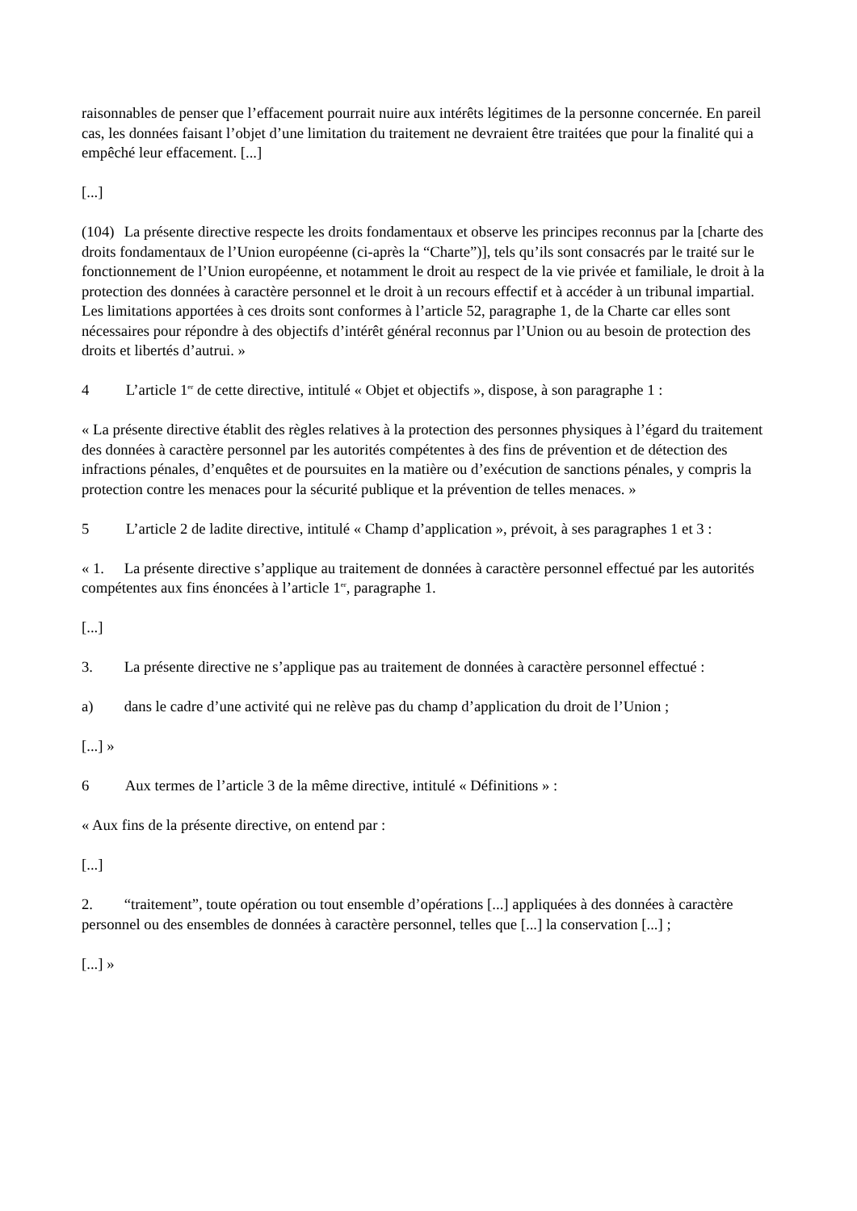raisonnables de penser que l’effacement pourrait nuire aux intérêts légitimes de la personne concernée. En pareil cas, les données faisant l’objet d’une limitation du traitement ne devraient être traitées que pour la finalité qui a empêché leur effacement. [...]
[...]
(104) La présente directive respecte les droits fondamentaux et observe les principes reconnus par la [charte des droits fondamentaux de l’Union européenne (ci-après la “Charte”)], tels qu’ils sont consacrés par le traité sur le fonctionnement de l’Union européenne, et notamment le droit au respect de la vie privée et familiale, le droit à la protection des données à caractère personnel et le droit à un recours effectif et à accéder à un tribunal impartial. Les limitations apportées à ces droits sont conformes à l’article 52, paragraphe 1, de la Charte car elles sont nécessaires pour répondre à des objectifs d’intérêt général reconnus par l’Union ou au besoin de protection des droits et libertés d’autrui. »
4 L’article 1<sup>er</sup> de cette directive, intitulé « Objet et objectifs », dispose, à son paragraphe 1 :
« La présente directive établit des règles relatives à la protection des personnes physiques à l’égard du traitement des données à caractère personnel par les autorités compétentes à des fins de prévention et de détection des infractions pénales, d’enquêtes et de poursuites en la matière ou d’exécution de sanctions pénales, y compris la protection contre les menaces pour la sécurité publique et la prévention de telles menaces. »
5 L’article 2 de ladite directive, intitulé « Champ d’application », prévoit, à ses paragraphes 1 et 3 :
« 1. La présente directive s’applique au traitement de données à caractère personnel effectué par les autorités compétentes aux fins énoncées à l’article 1<sup>er</sup>, paragraphe 1.
[...]
3. La présente directive ne s’applique pas au traitement de données à caractère personnel effectué :
a) dans le cadre d’une activité qui ne relève pas du champ d’application du droit de l’Union ;
[...] »
6 Aux termes de l’article 3 de la même directive, intitulé « Définitions » :
« Aux fins de la présente directive, on entend par :
[...]
2. “traitement”, toute opération ou tout ensemble d’opérations [...] appliquées à des données à caractère personnel ou des ensembles de données à caractère personnel, telles que [...] la conservation [...] ;
[...] »